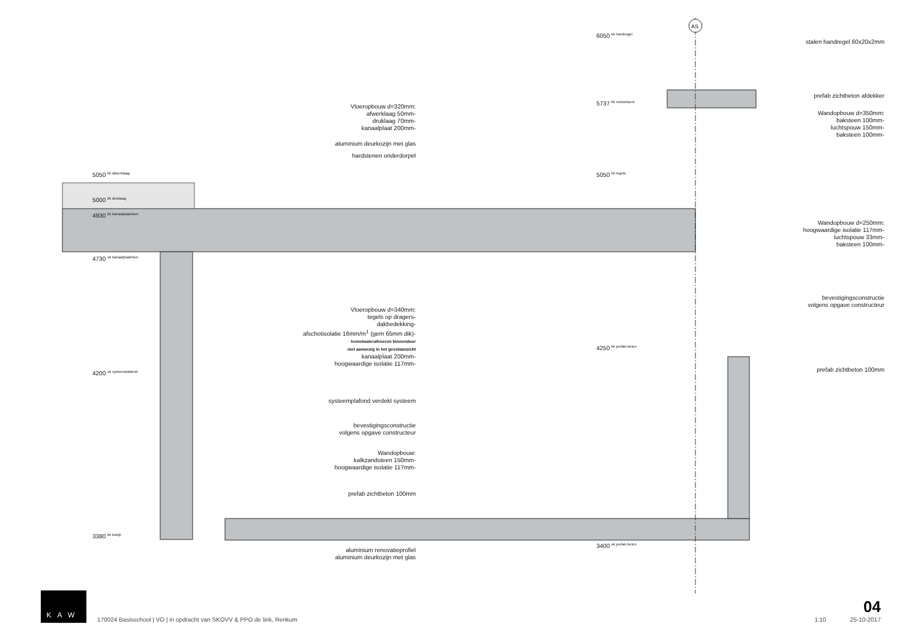AS
Vloeropbouw d=320mm:
afwerklaag 50mm-
druklaag 70mm-
kanaalplaat 200mm-
aluminium deurkozijn met glas
hardstenen onderdorpel
Vloeropbouw d=340mm:
tegels op dragers-
dakbedekking-
afschotisolatie 16mm/m<sup>1</sup> (gem 65mm dik)-
hemelwaterafvoeren binnendoor
niet aanwezig in het gevelaanzicht
kanaalplaat 200mm-
hoogwaardige isolatie 117mm-
systeemplafond verdekt systeem
bevestigingsconstructie
volgens opgave constructeur
Wandopbouw:
kalkzandsteen 150mm-
hoogwaardige isolatie 117mm-
prefab zichtbeton 100mm
aluminium renovatieprofiel
aluminium deurkozijn met glas
stalen handregel 60x20x2mm
prefab zichtbeton afdekker
Wandopbouw d=350mm:
baksteen 100mm-
luchtspouw 150mm-
baksteen 100mm-
Wandopbouw d=250mm:
hoogwaardige isolatie 117mm-
luchtspouw 33mm-
baksteen 100mm-
bevestigingsconstructie
volgens opgave constructeur
prefab zichtbeton 100mm
5050 <sup>bk afwerklaag</sup>
5000 <sup>bk druklaag</sup>
4930 <sup>bk kanaalplaatvloer</sup>
4730 <sup>ok kanaalplaatvloer</sup>
4200 <sup>ok systeemplafond</sup>
3380 <sup>bk kozijn</sup>
6050 <sup>bk handregel</sup>
5737 <sup>bk metselwerk</sup>
5050 <sup>bk tegels</sup>
4250 <sup>bk prefab beton</sup>
3400 <sup>ok prefab beton</sup>
KAW
170024 Basisschool | VO | in opdracht van SKOVV & PPO de link, Renkum
1:10
04
25-10-2017